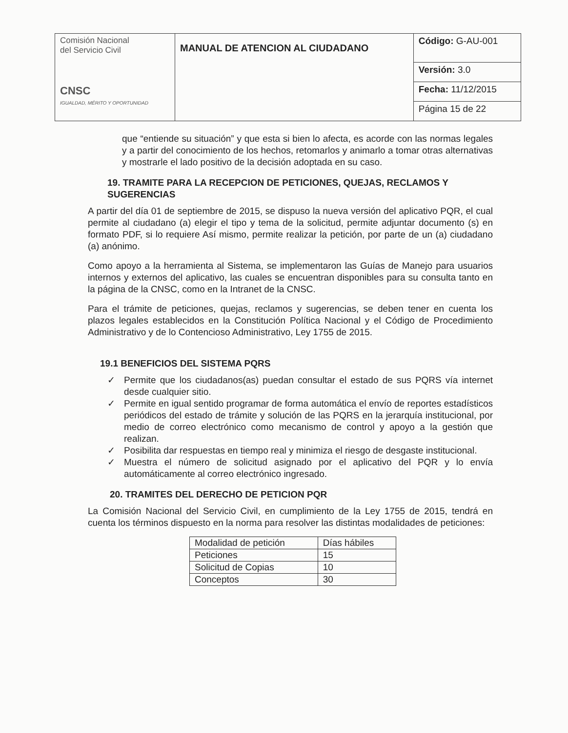| Comisión Nacional del Servicio Civil CNSC IGUALDAD, MÉRITO Y OPORTUNIDAD | MANUAL DE ATENCION AL CIUDADANO | Código: G-AU-001 |
| | | Versión: 3.0 |
| | | Fecha: 11/12/2015 |
| | | Página 15 de 22 |
que “entiende su situación” y que esta si bien lo afecta, es acorde con las normas legales y a partir del conocimiento de los hechos, retomarlos y animarlo a tomar otras alternativas y mostrarle el lado positivo de la decisión adoptada en su caso.
19. TRAMITE PARA LA RECEPCION DE PETICIONES, QUEJAS, RECLAMOS Y SUGERENCIAS
A partir del día 01 de septiembre de 2015, se dispuso la nueva versión del aplicativo PQR, el cual permite al ciudadano (a) elegir el tipo y tema de la solicitud, permite adjuntar documento (s) en formato PDF, si lo requiere Así mismo, permite realizar la petición, por parte de un (a) ciudadano (a) anónimo.
Como apoyo a la herramienta al Sistema, se implementaron las Guías de Manejo para usuarios internos y externos del aplicativo, las cuales se encuentran disponibles para su consulta tanto en la página de la CNSC, como en la Intranet de la CNSC.
Para el trámite de peticiones, quejas, reclamos y sugerencias, se deben tener en cuenta los plazos legales establecidos en la Constitución Política Nacional y el Código de Procedimiento Administrativo y de lo Contencioso Administrativo, Ley 1755 de 2015.
19.1 BENEFICIOS DEL SISTEMA PQRS
✓ Permite que los ciudadanos(as) puedan consultar el estado de sus PQRS vía internet desde cualquier sitio.
✓ Permite en igual sentido programar de forma automática el envío de reportes estadísticos periódicos del estado de trámite y solución de las PQRS en la jerarquía institucional, por medio de correo electrónico como mecanismo de control y apoyo a la gestión que realizan.
✓ Posibilita dar respuestas en tiempo real y minimiza el riesgo de desgaste institucional.
✓ Muestra el número de solicitud asignado por el aplicativo del PQR y lo envía automáticamente al correo electrónico ingresado.
20. TRAMITES DEL DERECHO DE PETICION PQR
La Comisión Nacional del Servicio Civil, en cumplimiento de la Ley 1755 de 2015, tendrá en cuenta los términos dispuesto en la norma para resolver las distintas modalidades de peticiones:
| Modalidad de petición | Días hábiles |
| Peticiones | 15 |
| Solicitud de Copias | 10 |
| Conceptos | 30 |